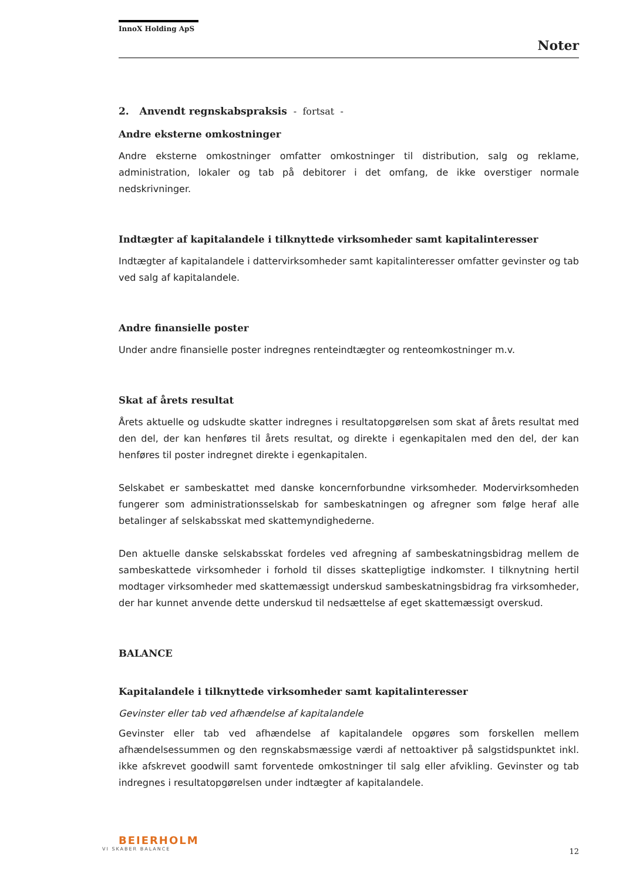InnoX Holding ApS
Noter
2. Anvendt regnskabspraksis - fortsat -
Andre eksterne omkostninger
Andre eksterne omkostninger omfatter omkostninger til distribution, salg og reklame, administration, lokaler og tab på debitorer i det omfang, de ikke overstiger normale nedskrivninger.
Indtægter af kapitalandele i tilknyttede virksomheder samt kapitalinteresser
Indtægter af kapitalandele i dattervirksomheder samt kapitalinteresser omfatter gevinster og tab ved salg af kapitalandele.
Andre finansielle poster
Under andre finansielle poster indregnes renteindtægter og renteomkostninger m.v.
Skat af årets resultat
Årets aktuelle og udskudte skatter indregnes i resultatopgørelsen som skat af årets resultat med den del, der kan henføres til årets resultat, og direkte i egenkapitalen med den del, der kan henføres til poster indregnet direkte i egenkapitalen.
Selskabet er sambeskattet med danske koncernforbundne virksomheder. Modervirksomheden fungerer som administrationsselskab for sambeskatningen og afregner som følge heraf alle betalinger af selskabsskat med skattemyndighederne.
Den aktuelle danske selskabsskat fordeles ved afregning af sambeskatningsbidrag mellem de sambeskattede virksomheder i forhold til disses skattepligtige indkomster. I tilknytning hertil modtager virksomheder med skattemæssigt underskud sambeskatningsbidrag fra virksomheder, der har kunnet anvende dette underskud til nedsættelse af eget skattemæssigt overskud.
BALANCE
Kapitalandele i tilknyttede virksomheder samt kapitalinteresser
Gevinster eller tab ved afhændelse af kapitalandele
Gevinster eller tab ved afhændelse af kapitalandele opgøres som forskellen mellem afhændelsessummen og den regnskabsmæssige værdi af nettoaktiver på salgstidspunktet inkl. ikke afskrevet goodwill samt forventede omkostninger til salg eller afvikling. Gevinster og tab indregnes i resultatopgørelsen under indtægter af kapitalandele.
BEIERHOLM
VI SKABER BALANCE
12